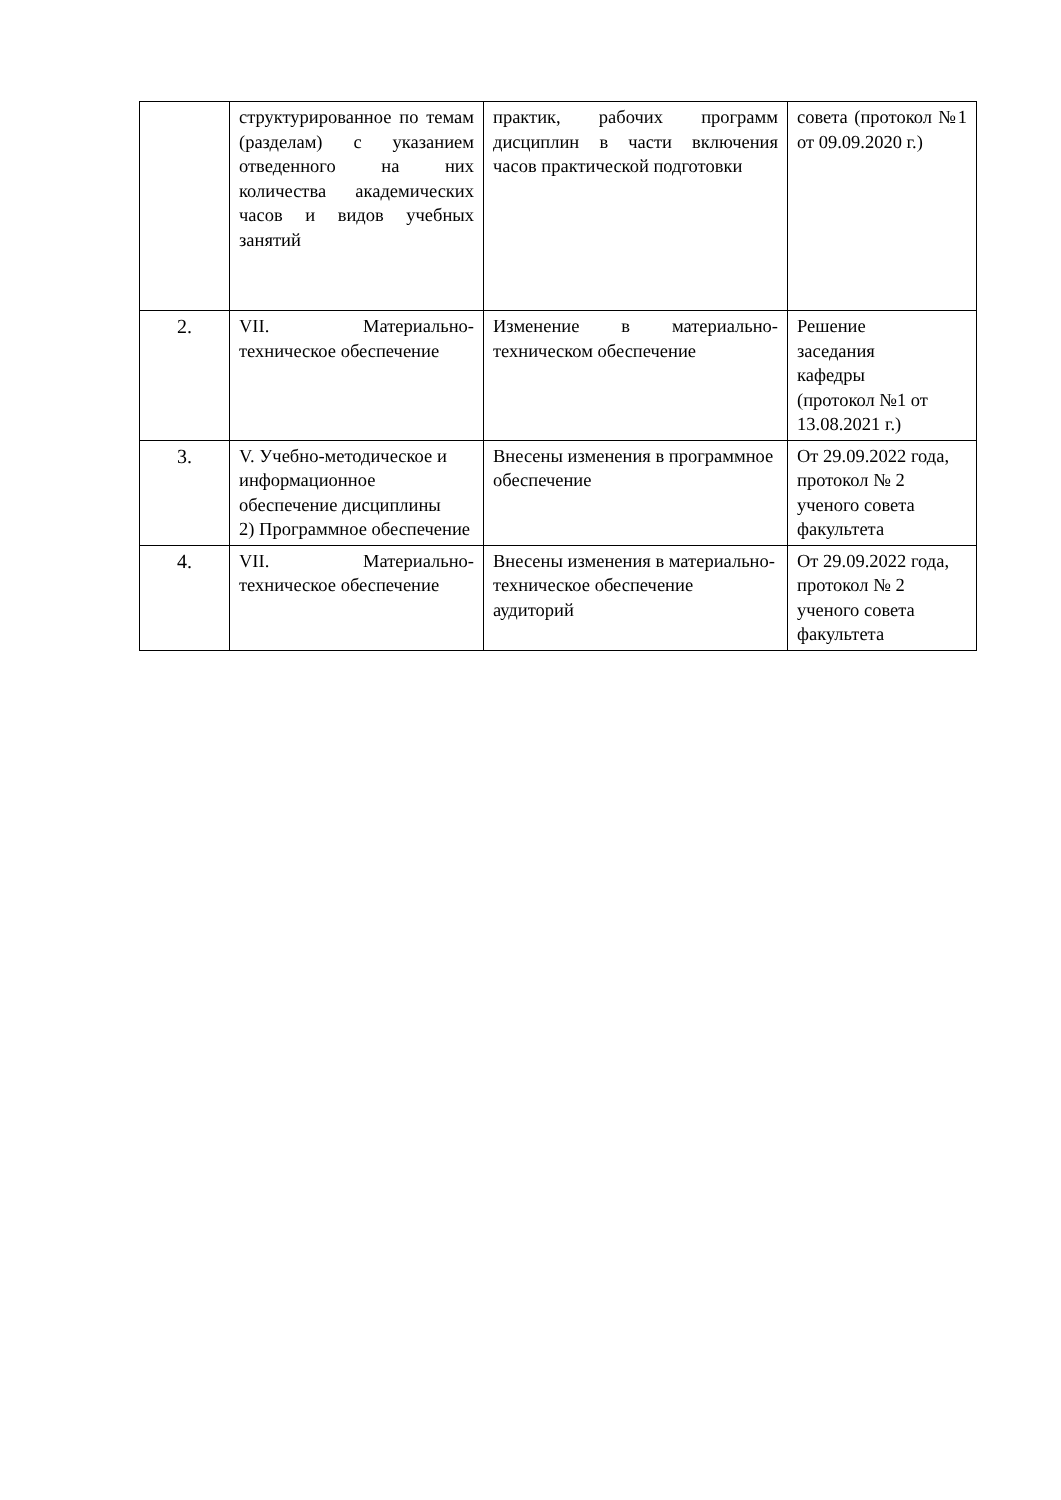| | структурированное по темам (разделам) с указанием отведенного на них количества академических часов и видов учебных занятий | практик, рабочих программ дисциплин в части включения часов практической подготовки | совета (протокол №1 от 09.09.2020 г.) |
| 2. | VII. Материально-техническое обеспечение | Изменение в материально-техническом обеспечение | Решение заседания кафедры (протокол №1 от 13.08.2021 г.) |
| 3. | V. Учебно-методическое и информационное обеспечение дисциплины 2) Программное обеспечение | Внесены изменения в программное обеспечение | От 29.09.2022 года, протокол № 2 ученого совета факультета |
| 4. | VII. Материально-техническое обеспечение | Внесены изменения в материально-техническое обеспечение аудиторий | От 29.09.2022 года, протокол № 2 ученого совета факультета |